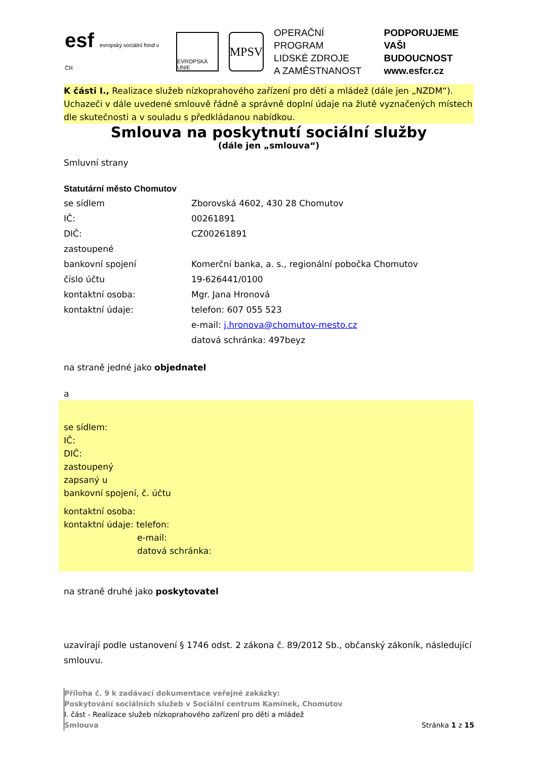esf evropský sociální fond v ČR
EVROPSKÁ UNIE
MPSV
OPERAČNÍ PROGRAM
LIDSKÉ ZDROJE
A ZAMĚSTNANOST
PODPORUJEME
VAŠI BUDOUCNOST
www.esfcr.cz
K části I., Realizace služeb nízkoprahového zařízení pro děti a mládež (dále jen „NZDM“). Uchazeči v dále uvedené smlouvě řádně a správně doplní údaje na žlutě vyznačených místech dle skutečnosti a v souladu s předkládanou nabídkou.
Smlouva na poskytnutí sociální služby
(dále jen „smlouva“)
Smluvní strany
Statutární město Chomutov
se sídlem Zborovská 4602, 430 28 Chomutov
IČ: 00261891
DIČ: CZ00261891
zastoupené
bankovní spojení Komerční banka, a. s., regionální pobočka Chomutov
číslo účtu 19-626441/0100
kontaktní osoba: Mgr. Jana Hronová
kontaktní údaje: telefon: 607 055 523
e-mail: j.hronova@chomutov-mesto.cz
datová schránka: 497beyz
na straně jedné jako objednatel
a
se sídlem:
IČ:
DIČ:
zastoupený
zapsaný u
bankovní spojení, č. účtu
kontaktní osoba:
kontaktní údaje: telefon:
e-mail:
datová schránka:
na straně druhé jako poskytovatel
uzavírají podle ustanovení § 1746 odst. 2 zákona č. 89/2012 Sb., občanský zákoník, následující smlouvu.
Příloha č. 9 k zadávací dokumentace veřejné zakázky:
Poskytování sociálních služeb v Sociální centrum Kamínek, Chomutov
I. část - Realizace služeb nízkoprahového zařízení pro děti a mládež
Smlouva Stránka 1 z 15